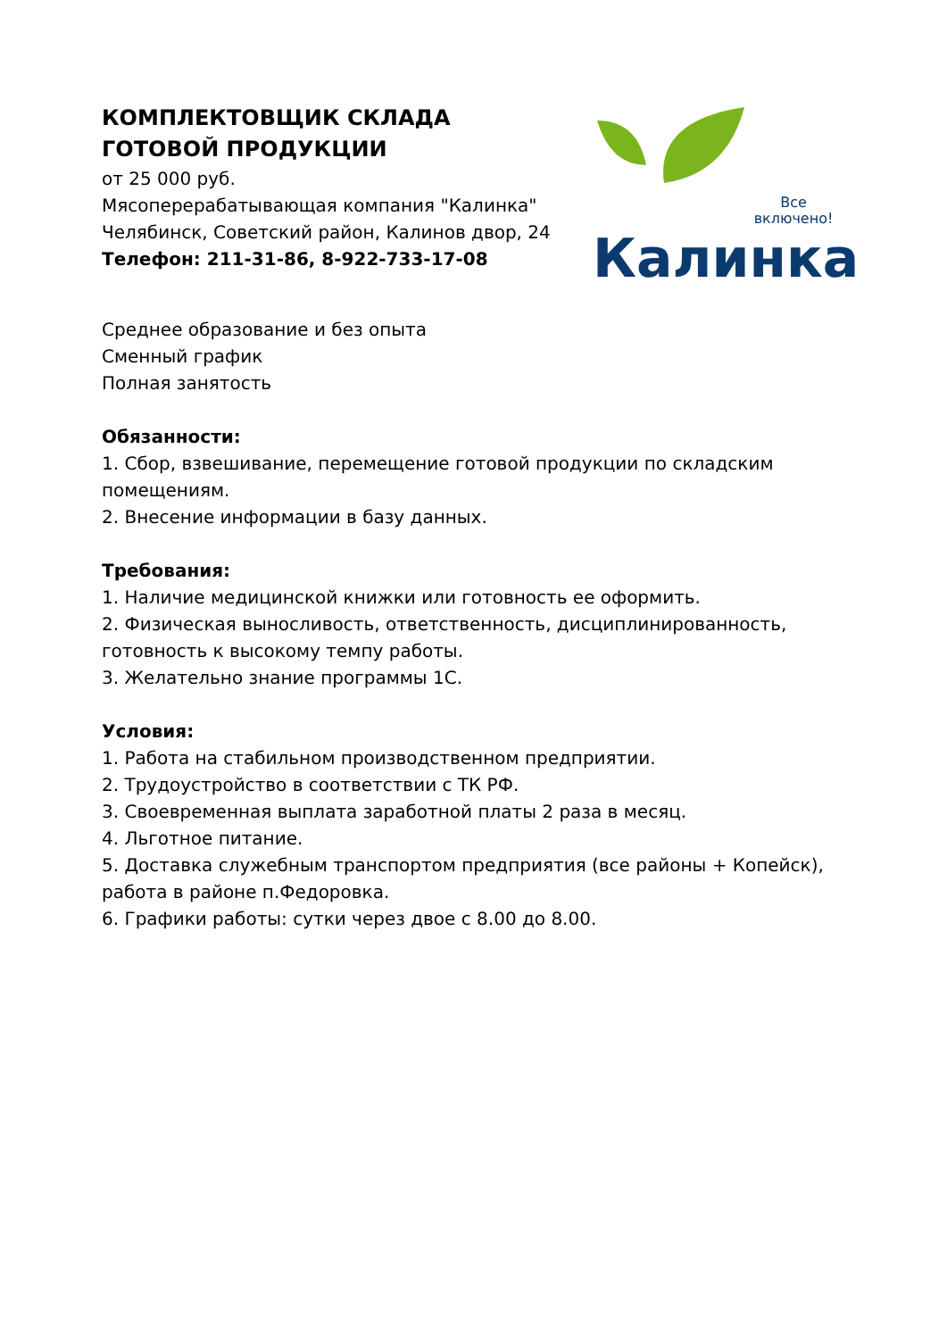КОМПЛЕКТОВЩИК СКЛАДА ГОТОВОЙ ПРОДУКЦИИ
от 25 000 руб.
Мясоперерабатывающая компания "Калинка"
Челябинск, Советский район, Калинов двор, 24
Телефон: 211-31-86, 8-922-733-17-08
Все
включено!
Калинка
Среднее образование и без опыта
Сменный график
Полная занятость
Обязанности:
1. Сбор, взвешивание, перемещение готовой продукции по складским помещениям.
2. Внесение информации в базу данных.
Требования:
1. Наличие медицинской книжки или готовность ее оформить.
2. Физическая выносливость, ответственность, дисциплинированность, готовность к высокому темпу работы.
3. Желательно знание программы 1С.
Условия:
1. Работа на стабильном производственном предприятии.
2. Трудоустройство в соответствии с ТК РФ.
3. Своевременная выплата заработной платы 2 раза в месяц.
4. Льготное питание.
5. Доставка служебным транспортом предприятия (все районы + Копейск), работа в районе п.Федоровка.
6. Графики работы: сутки через двое с 8.00 до 8.00.